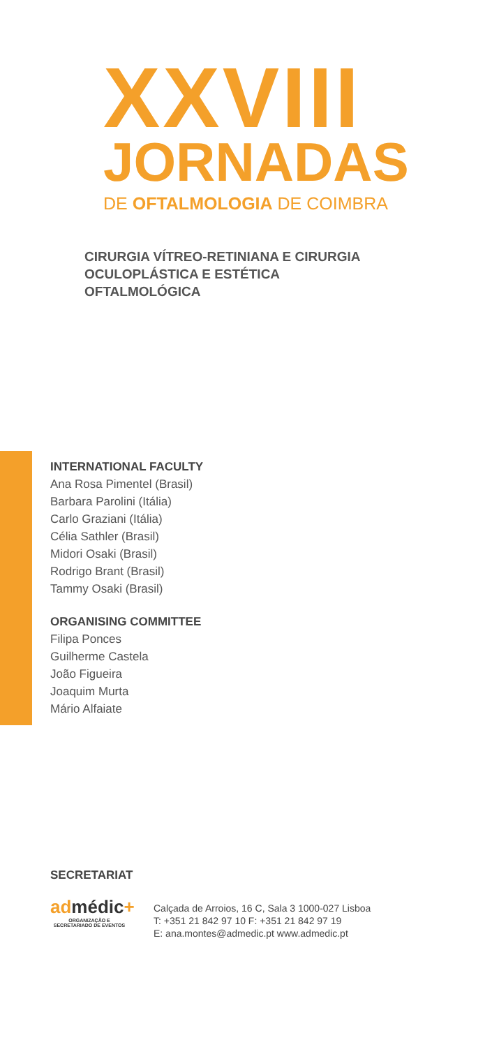XXVIII
JORNADAS
DE OFTALMOLOGIA DE COIMBRA
CIRURGIA VÍTREO-RETINIANA E CIRURGIA
OCULOPLÁSTICA E ESTÉTICA
OFTALMOLÓGICA
INTERNATIONAL FACULTY
Ana Rosa Pimentel (Brasil)
Barbara Parolini (Itália)
Carlo Graziani (Itália)
Célia Sathler (Brasil)
Midori Osaki (Brasil)
Rodrigo Brant (Brasil)
Tammy Osaki (Brasil)
ORGANISING COMMITTEE
Filipa Ponces
Guilherme Castela
João Figueira
Joaquim Murta
Mário Alfaiate
SECRETARIAT
admédic+
ORGANIZAÇÃO E SECRETARIADO DE EVENTOS
Calçada de Arroios, 16 C, Sala 3 1000-027 Lisboa
T: +351 21 842 97 10 F: +351 21 842 97 19
E: ana.montes@admedic.pt www.admedic.pt